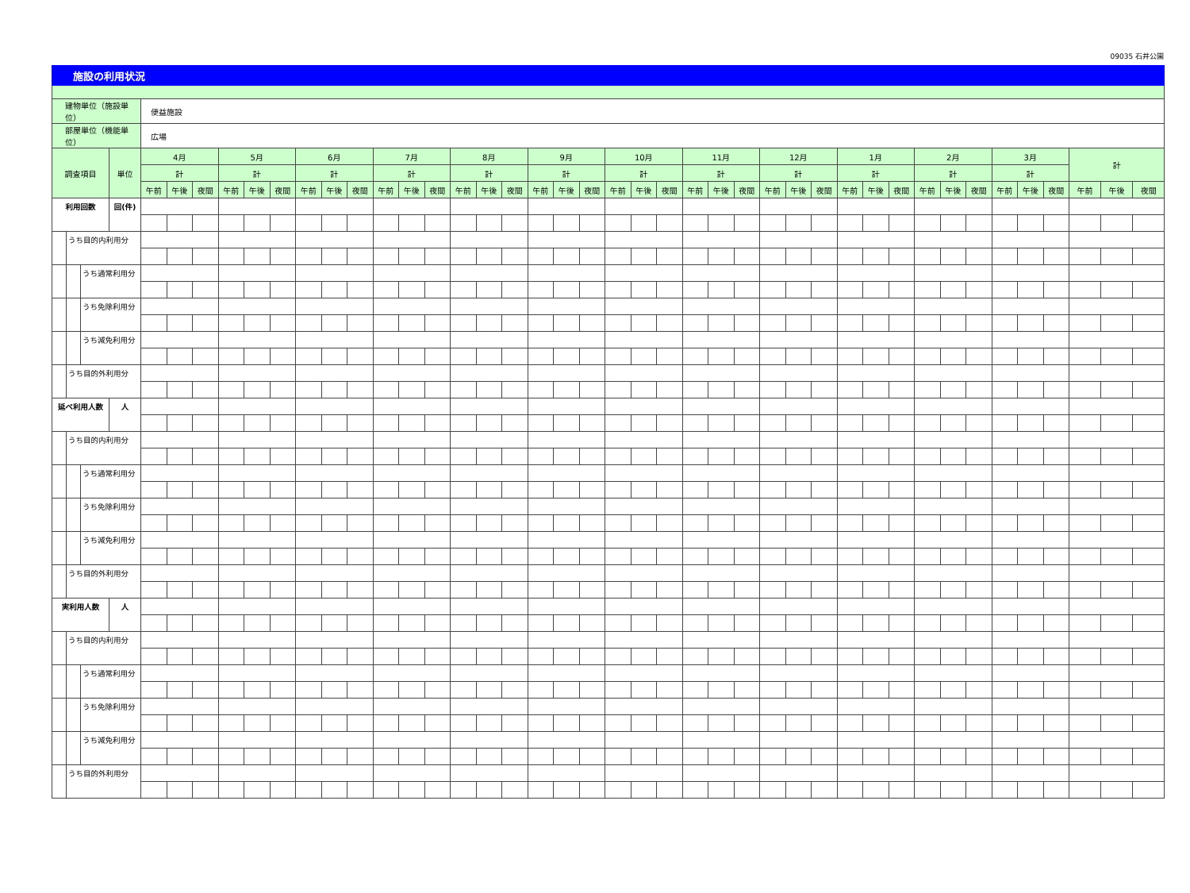09035 石井公園
| 施設の利用状況 | | | | | | | | | | | | | | | | | | | | | | | | | | | | | | | | | | | | | | | | | | |
| 建物単位（施設単位） | | | | 便益施設 | | | | | | | | | | | | | | | | | | | | | | | | | | | | | | | | | | | | | | |
| 部屋単位（機能単位） | | | | 広場 | | | | | | | | | | | | | | | | | | | | | | | | | | | | | | | | | | | | | | |
| 調査項目 | | | 単位 | 4月 | | | 5月 | | | 6月 | | | 7月 | | | 8月 | | | 9月 | | | 10月 | | | 11月 | | | 12月 | | | 1月 | | | 2月 | | | 3月 | | | 計 | | |
| | | | | 計 | | | 計 | | | 計 | | | 計 | | | 計 | | | 計 | | | 計 | | | 計 | | | 計 | | | 計 | | | 計 | | | 計 | | | | | |
| | | | | 午前 | 午後 | 夜間 | 午前 | 午後 | 夜間 | 午前 | 午後 | 夜間 | 午前 | 午後 | 夜間 | 午前 | 午後 | 夜間 | 午前 | 午後 | 夜間 | 午前 | 午後 | 夜間 | 午前 | 午後 | 夜間 | 午前 | 午後 | 夜間 | 午前 | 午後 | 夜間 | 午前 | 午後 | 夜間 | 午前 | 午後 | 夜間 | 午前 | 午後 | 夜間 |
| 利用回数 | | | 回(件) | | | | | | | | | | | | | | | | | | | | | | | | | | | | | | | | | | | | | | | |
| | うち目的内利用分 | | | | | | | | | | | | | | | | | | | | | | | | | | | | | | | | | | | | | | | | | |
| | | うち通常利用分 | | | | | | | | | | | | | | | | | | | | | | | | | | | | | | | | | | | | | | | | |
| | | うち免除利用分 | | | | | | | | | | | | | | | | | | | | | | | | | | | | | | | | | | | | | | | | |
| | | うち減免利用分 | | | | | | | | | | | | | | | | | | | | | | | | | | | | | | | | | | | | | | | | |
| | うち目的外利用分 | | | | | | | | | | | | | | | | | | | | | | | | | | | | | | | | | | | | | | | | | |
| 延べ利用人数 | | | 人 | | | | | | | | | | | | | | | | | | | | | | | | | | | | | | | | | | | | | | | |
| | うち目的内利用分 | | | | | | | | | | | | | | | | | | | | | | | | | | | | | | | | | | | | | | | | | |
| | | うち通常利用分 | | | | | | | | | | | | | | | | | | | | | | | | | | | | | | | | | | | | | | | | |
| | | うち免除利用分 | | | | | | | | | | | | | | | | | | | | | | | | | | | | | | | | | | | | | | | | |
| | | うち減免利用分 | | | | | | | | | | | | | | | | | | | | | | | | | | | | | | | | | | | | | | | | |
| | うち目的外利用分 | | | | | | | | | | | | | | | | | | | | | | | | | | | | | | | | | | | | | | | | | |
| 実利用人数 | | | 人 | | | | | | | | | | | | | | | | | | | | | | | | | | | | | | | | | | | | | | | |
| | うち目的内利用分 | | | | | | | | | | | | | | | | | | | | | | | | | | | | | | | | | | | | | | | | | |
| | | うち通常利用分 | | | | | | | | | | | | | | | | | | | | | | | | | | | | | | | | | | | | | | | | |
| | | うち免除利用分 | | | | | | | | | | | | | | | | | | | | | | | | | | | | | | | | | | | | | | | | |
| | | うち減免利用分 | | | | | | | | | | | | | | | | | | | | | | | | | | | | | | | | | | | | | | | | |
| | うち目的外利用分 | | | | | | | | | | | | | | | | | | | | | | | | | | | | | | | | | | | | | | | | | |